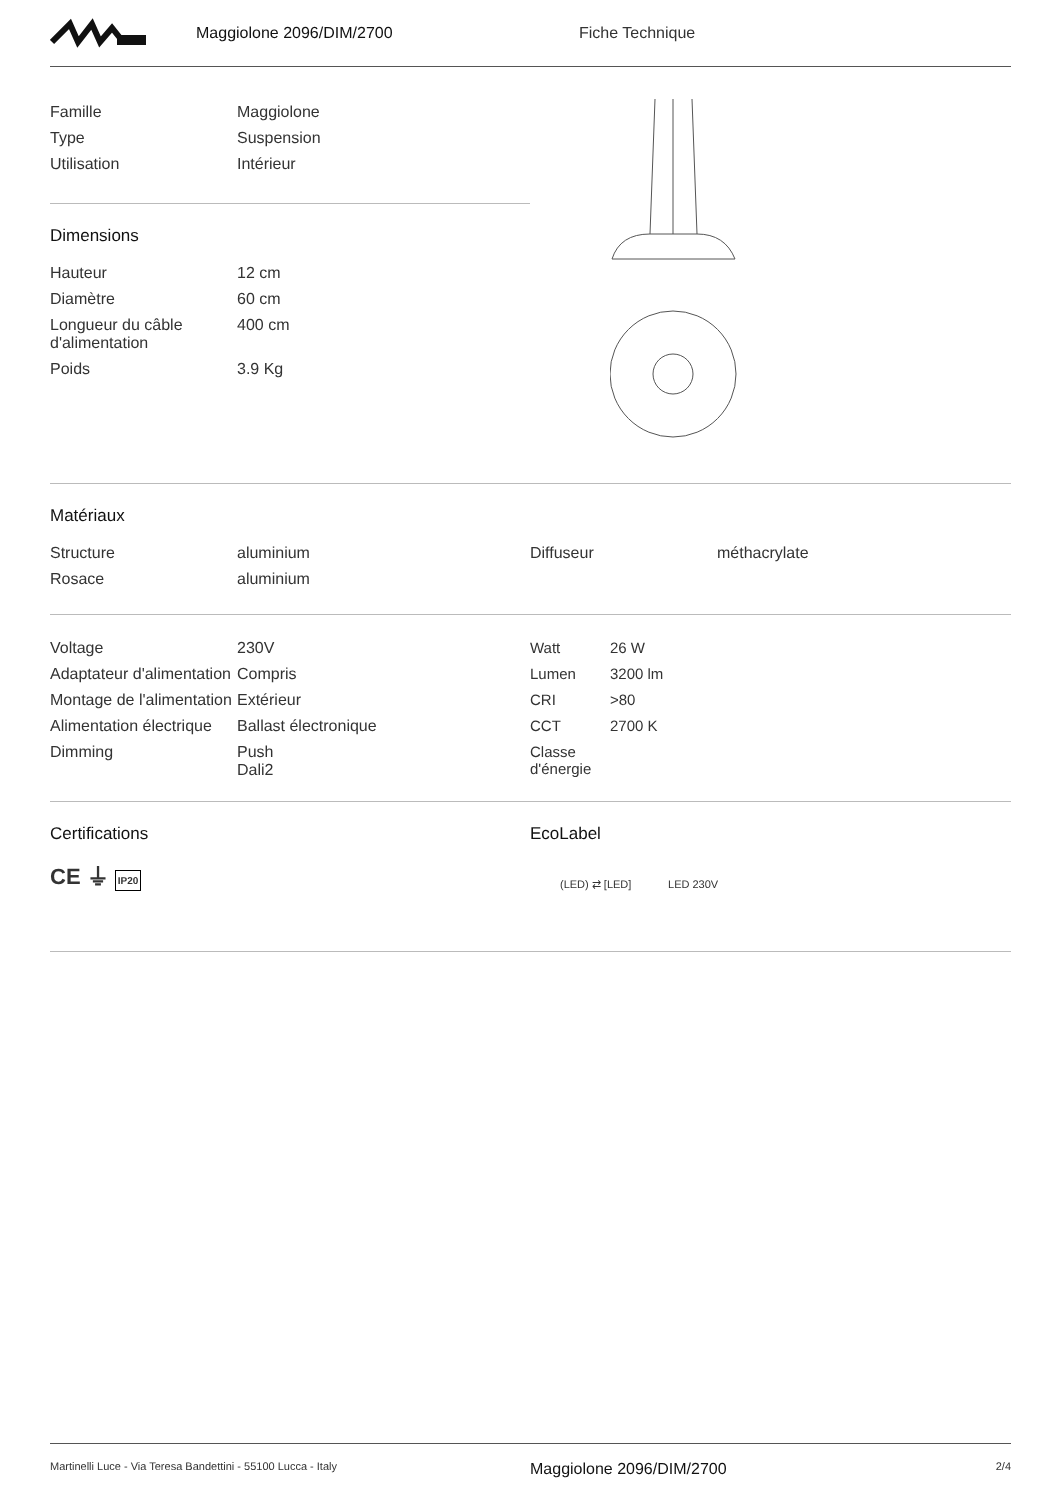Maggiolone 2096/DIM/2700 Fiche Technique
| Famille | Maggiolone |
| Type | Suspension |
| Utilisation | Intérieur |
Dimensions
| Hauteur | 12 cm |
| Diamètre | 60 cm |
| Longueur du câble d'alimentation | 400 cm |
| Poids | 3.9 Kg |
Matériaux
| Structure | aluminium |
| Rosace | aluminium |
| Diffuseur | méthacrylate |
| Voltage | 230V |
| Adaptateur d'alimentation | Compris |
| Montage de l'alimentation | Extérieur |
| Alimentation électrique | Ballast électronique |
| Dimming | Push Dali2 |
| Watt | 26 W |
| Lumen | 3200 lm |
| CRI | >80 |
| CCT | 2700 K |
| Classe d'énergie | |
Certifications
CE ⏚ IP20
EcoLabel
(LED) ⇄ [LED] LED 230V
Martinelli Luce - Via Teresa Bandettini - 55100 Lucca - Italy Maggiolone 2096/DIM/2700 2/4